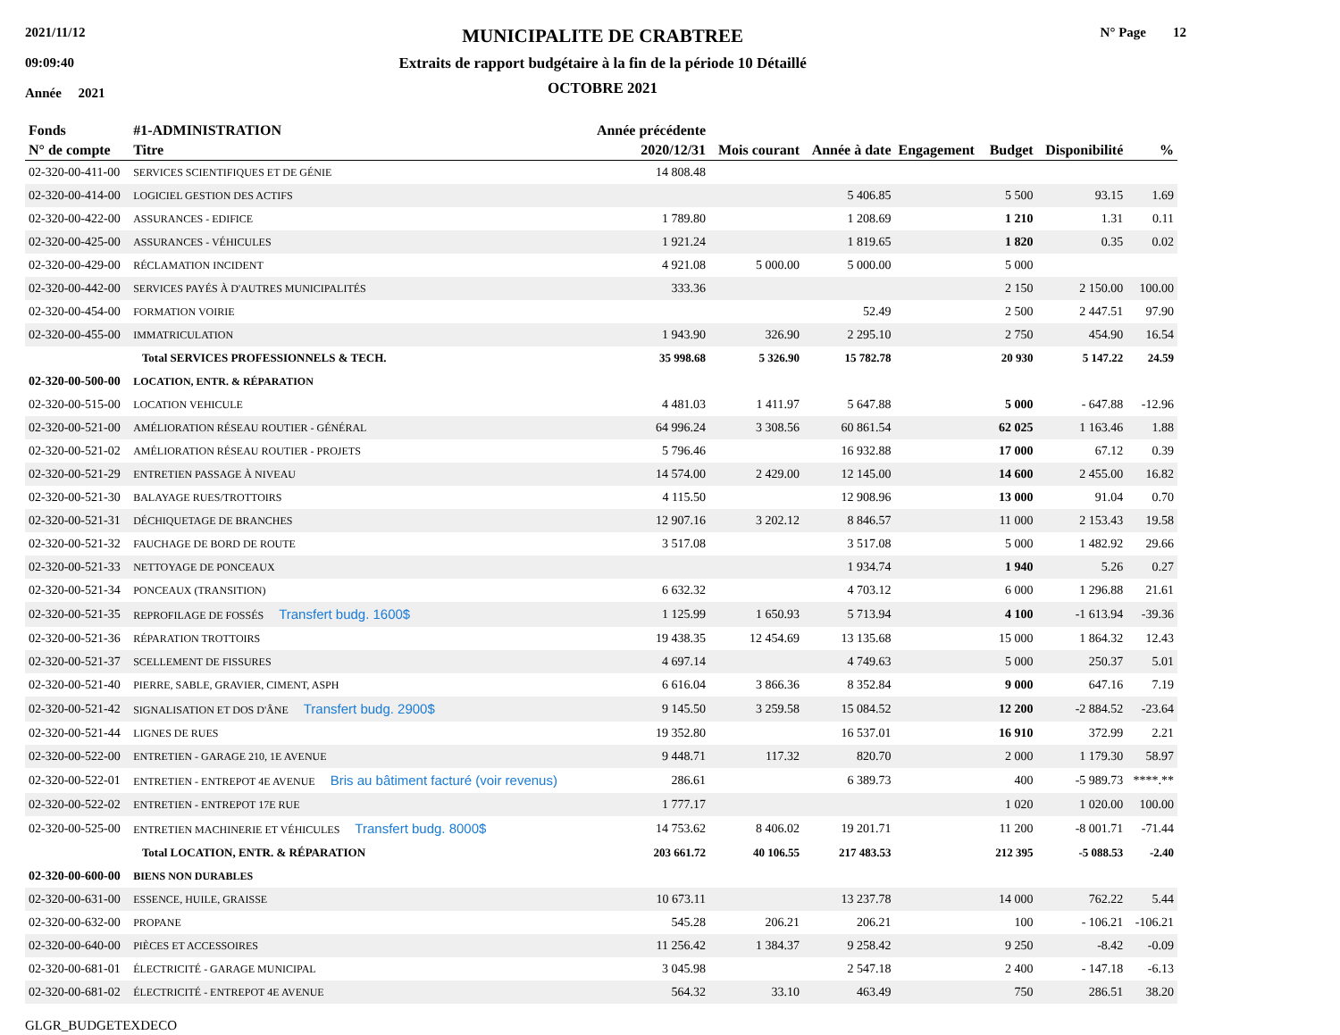2021/11/12
09:09:40
Année 2021
MUNICIPALITE DE CRABTREE
Extraits de rapport budgétaire à la fin de la période 10 Détaillé
OCTOBRE 2021
N° Page 12
| Fonds | #1-ADMINISTRATION | Année précédente | | | | | | |
| --- | --- | --- | --- | --- | --- | --- | --- | --- |
| N° de compte | Titre | 2020/12/31 | Mois courant | Année à date | Engagement | Budget | Disponibilité | % |
| 02-320-00-411-00 | SERVICES SCIENTIFIQUES ET DE GÉNIE | 14 808.48 | | | | | | |
| 02-320-00-414-00 | LOGICIEL GESTION DES ACTIFS | | | 5 406.85 | | 5 500 | 93.15 | 1.69 |
| 02-320-00-422-00 | ASSURANCES - EDIFICE | 1 789.80 | | 1 208.69 | | 1 210 | 1.31 | 0.11 |
| 02-320-00-425-00 | ASSURANCES - VÉHICULES | 1 921.24 | | 1 819.65 | | 1 820 | 0.35 | 0.02 |
| 02-320-00-429-00 | RÉCLAMATION INCIDENT | 4 921.08 | 5 000.00 | 5 000.00 | | 5 000 | | |
| 02-320-00-442-00 | SERVICES PAYÉS À D'AUTRES MUNICIPALITÉS | 333.36 | | | | 2 150 | 2 150.00 | 100.00 |
| 02-320-00-454-00 | FORMATION VOIRIE | | | 52.49 | | 2 500 | 2 447.51 | 97.90 |
| 02-320-00-455-00 | IMMATRICULATION | 1 943.90 | 326.90 | 2 295.10 | | 2 750 | 454.90 | 16.54 |
| | Total SERVICES PROFESSIONNELS & TECH. | 35 998.68 | 5 326.90 | 15 782.78 | | 20 930 | 5 147.22 | 24.59 |
| 02-320-00-500-00 | LOCATION, ENTR. & RÉPARATION | | | | | | | |
| 02-320-00-515-00 | LOCATION VEHICULE | 4 481.03 | 1 411.97 | 5 647.88 | | 5 000 | - 647.88 | -12.96 |
| 02-320-00-521-00 | AMÉLIORATION RÉSEAU ROUTIER - GÉNÉRAL | 64 996.24 | 3 308.56 | 60 861.54 | | 62 025 | 1 163.46 | 1.88 |
| 02-320-00-521-02 | AMÉLIORATION RÉSEAU ROUTIER - PROJETS | 5 796.46 | | 16 932.88 | | 17 000 | 67.12 | 0.39 |
| 02-320-00-521-29 | ENTRETIEN PASSAGE À NIVEAU | 14 574.00 | 2 429.00 | 12 145.00 | | 14 600 | 2 455.00 | 16.82 |
| 02-320-00-521-30 | BALAYAGE RUES/TROTTOIRS | 4 115.50 | | 12 908.96 | | 13 000 | 91.04 | 0.70 |
| 02-320-00-521-31 | DÉCHIQUETAGE DE BRANCHES | 12 907.16 | 3 202.12 | 8 846.57 | | 11 000 | 2 153.43 | 19.58 |
| 02-320-00-521-32 | FAUCHAGE DE BORD DE ROUTE | 3 517.08 | | 3 517.08 | | 5 000 | 1 482.92 | 29.66 |
| 02-320-00-521-33 | NETTOYAGE DE PONCEAUX | | | 1 934.74 | | 1 940 | 5.26 | 0.27 |
| 02-320-00-521-34 | PONCEAUX (TRANSITION) | 6 632.32 | | 4 703.12 | | 6 000 | 1 296.88 | 21.61 |
| 02-320-00-521-35 | REPROFILAGE DE FOSSÉS Transfert budg. 1600$ | 1 125.99 | 1 650.93 | 5 713.94 | | 4 100 | -1 613.94 | -39.36 |
| 02-320-00-521-36 | RÉPARATION TROTTOIRS | 19 438.35 | 12 454.69 | 13 135.68 | | 15 000 | 1 864.32 | 12.43 |
| 02-320-00-521-37 | SCELLEMENT DE FISSURES | 4 697.14 | | 4 749.63 | | 5 000 | 250.37 | 5.01 |
| 02-320-00-521-40 | PIERRE, SABLE, GRAVIER, CIMENT, ASPH | 6 616.04 | 3 866.36 | 8 352.84 | | 9 000 | 647.16 | 7.19 |
| 02-320-00-521-42 | SIGNALISATION ET DOS D'ÂNE Transfert budg. 2900$ | 9 145.50 | 3 259.58 | 15 084.52 | | 12 200 | -2 884.52 | -23.64 |
| 02-320-00-521-44 | LIGNES DE RUES | 19 352.80 | | 16 537.01 | | 16 910 | 372.99 | 2.21 |
| 02-320-00-522-00 | ENTRETIEN - GARAGE 210, 1E AVENUE | 9 448.71 | 117.32 | 820.70 | | 2 000 | 1 179.30 | 58.97 |
| 02-320-00-522-01 | ENTRETIEN - ENTREPOT 4E AVENUE Bris au bâtiment facturé (voir revenus) | 286.61 | | 6 389.73 | | 400 | -5 989.73 | ****.** |
| 02-320-00-522-02 | ENTRETIEN - ENTREPOT 17E RUE | 1 777.17 | | | | 1 020 | 1 020.00 | 100.00 |
| 02-320-00-525-00 | ENTRETIEN MACHINERIE ET VÉHICULES Transfert budg. 8000$ | 14 753.62 | 8 406.02 | 19 201.71 | | 11 200 | -8 001.71 | -71.44 |
| | Total LOCATION, ENTR. & RÉPARATION | 203 661.72 | 40 106.55 | 217 483.53 | | 212 395 | -5 088.53 | -2.40 |
| 02-320-00-600-00 | BIENS NON DURABLES | | | | | | | |
| 02-320-00-631-00 | ESSENCE, HUILE, GRAISSE | 10 673.11 | | 13 237.78 | | 14 000 | 762.22 | 5.44 |
| 02-320-00-632-00 | PROPANE | 545.28 | 206.21 | 206.21 | | 100 | - 106.21 | -106.21 |
| 02-320-00-640-00 | PIÈCES ET ACCESSOIRES | 11 256.42 | 1 384.37 | 9 258.42 | | 9 250 | -8.42 | -0.09 |
| 02-320-00-681-01 | ÉLECTRICITÉ - GARAGE MUNICIPAL | 3 045.98 | | 2 547.18 | | 2 400 | - 147.18 | -6.13 |
| 02-320-00-681-02 | ÉLECTRICITÉ - ENTREPOT 4E AVENUE | 564.32 | 33.10 | 463.49 | | 750 | 286.51 | 38.20 |
GLGR_BUDGETEXDECO